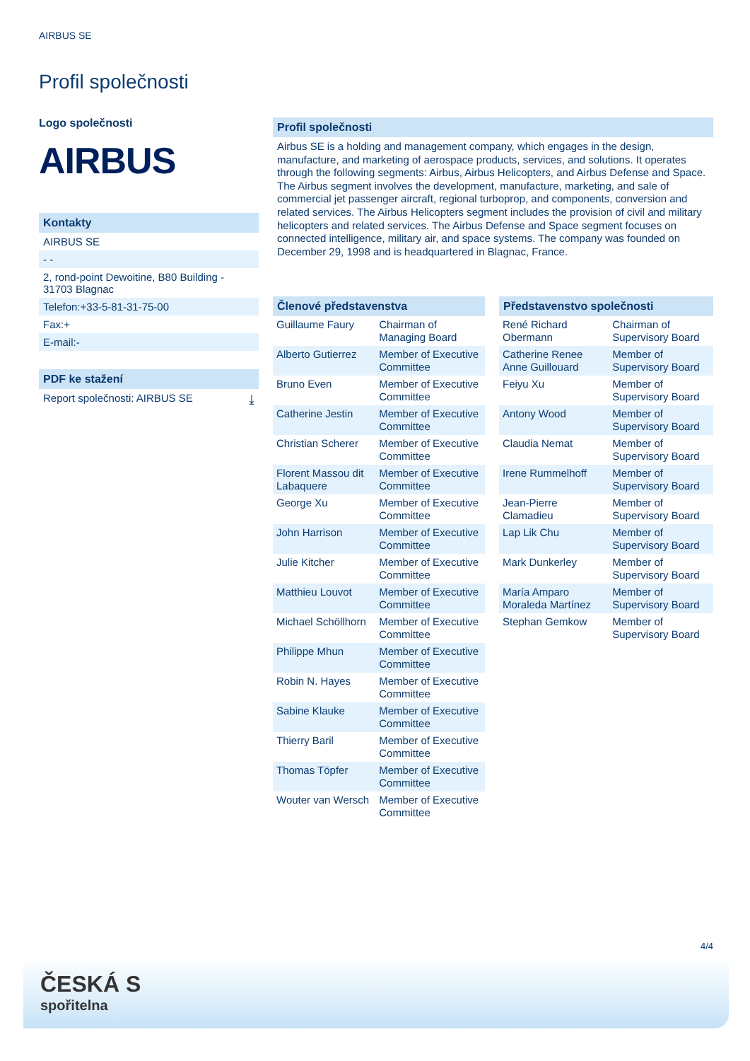AIRBUS SE
Profil společnosti
Logo společnosti
AIRBUS
Kontakty
AIRBUS SE
- -
2, rond-point Dewoitine, B80 Building - 31703 Blagnac
Telefon:+33-5-81-31-75-00
Fax:+
E-mail:-
PDF ke stažení
Report společnosti: AIRBUS SE ⤓
Profil společnosti
Airbus SE is a holding and management company, which engages in the design, manufacture, and marketing of aerospace products, services, and solutions. It operates through the following segments: Airbus, Airbus Helicopters, and Airbus Defense and Space. The Airbus segment involves the development, manufacture, marketing, and sale of commercial jet passenger aircraft, regional turboprop, and components, conversion and related services. The Airbus Helicopters segment includes the provision of civil and military helicopters and related services. The Airbus Defense and Space segment focuses on connected intelligence, military air, and space systems. The company was founded on December 29, 1998 and is headquartered in Blagnac, France.
Členové představenstva
| Guillaume Faury | Chairman of Managing Board |
| Alberto Gutierrez | Member of Executive Committee |
| Bruno Even | Member of Executive Committee |
| Catherine Jestin | Member of Executive Committee |
| Christian Scherer | Member of Executive Committee |
| Florent Massou dit Labaquere | Member of Executive Committee |
| George Xu | Member of Executive Committee |
| John Harrison | Member of Executive Committee |
| Julie Kitcher | Member of Executive Committee |
| Matthieu Louvot | Member of Executive Committee |
| Michael Schöllhorn | Member of Executive Committee |
| Philippe Mhun | Member of Executive Committee |
| Robin N. Hayes | Member of Executive Committee |
| Sabine Klauke | Member of Executive Committee |
| Thierry Baril | Member of Executive Committee |
| Thomas Töpfer | Member of Executive Committee |
| Wouter van Wersch | Member of Executive Committee |
Představenstvo společnosti
| René Richard Obermann | Chairman of Supervisory Board |
| Catherine Renee Anne Guillouard | Member of Supervisory Board |
| Feiyu Xu | Member of Supervisory Board |
| Antony Wood | Member of Supervisory Board |
| Claudia Nemat | Member of Supervisory Board |
| Irene Rummelhoff | Member of Supervisory Board |
| Jean-Pierre Clamadieu | Member of Supervisory Board |
| Lap Lik Chu | Member of Supervisory Board |
| Mark Dunkerley | Member of Supervisory Board |
| María Amparo Moraleda Martínez | Member of Supervisory Board |
| Stephan Gemkow | Member of Supervisory Board |
4/4
ČESKÁ S
spořitelna